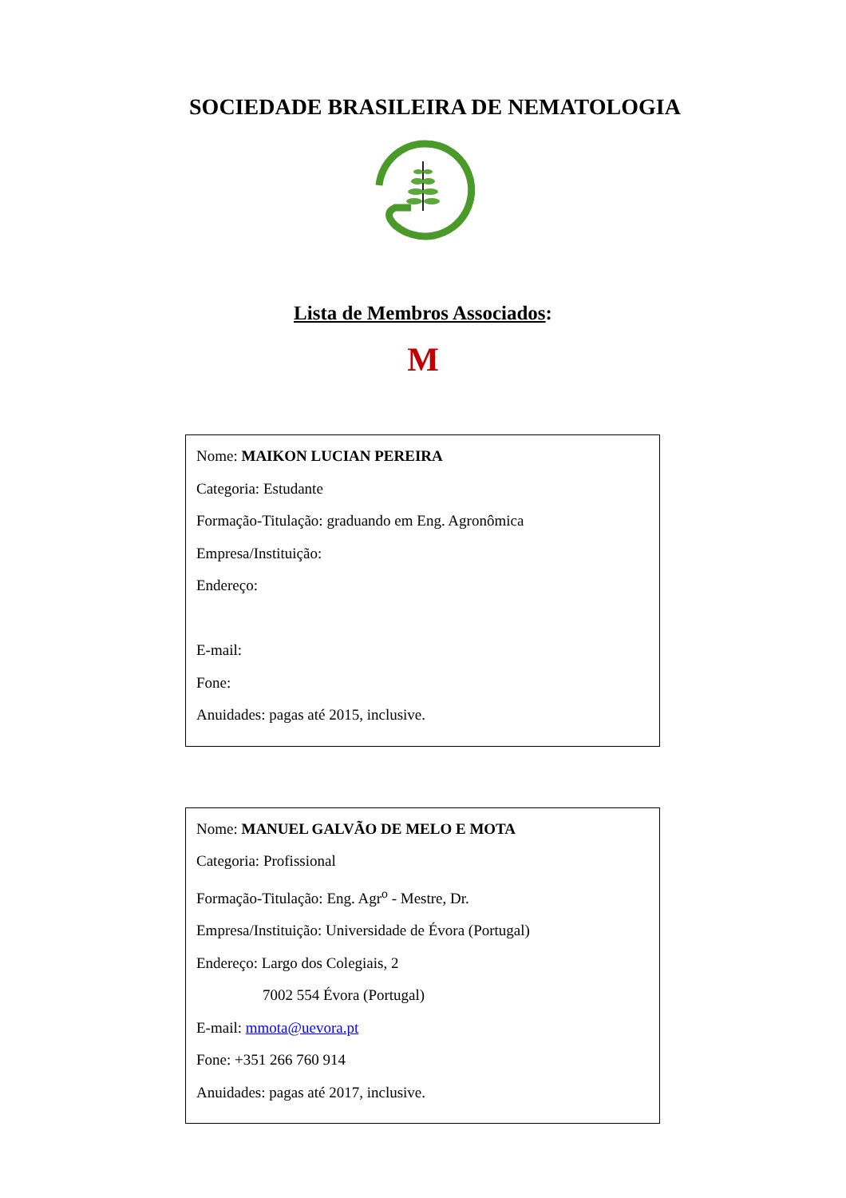SOCIEDADE BRASILEIRA DE NEMATOLOGIA
Lista de Membros Associados:
M
Nome: MAIKON LUCIAN PEREIRA
Categoria: Estudante
Formação-Titulação: graduando em Eng. Agronômica
Empresa/Instituição:
Endereço:
E-mail:
Fone:
Anuidades: pagas até 2015, inclusive.
Nome: MANUEL GALVÃO DE MELO E MOTA
Categoria: Profissional
Formação-Titulação: Eng. Agr<sup>o</sup> - Mestre, Dr.
Empresa/Instituição: Universidade de Évora (Portugal)
Endereço: Largo dos Colegiais, 2
7002 554 Évora (Portugal)
E-mail: mmota@uevora.pt
Fone: +351 266 760 914
Anuidades: pagas até 2017, inclusive.